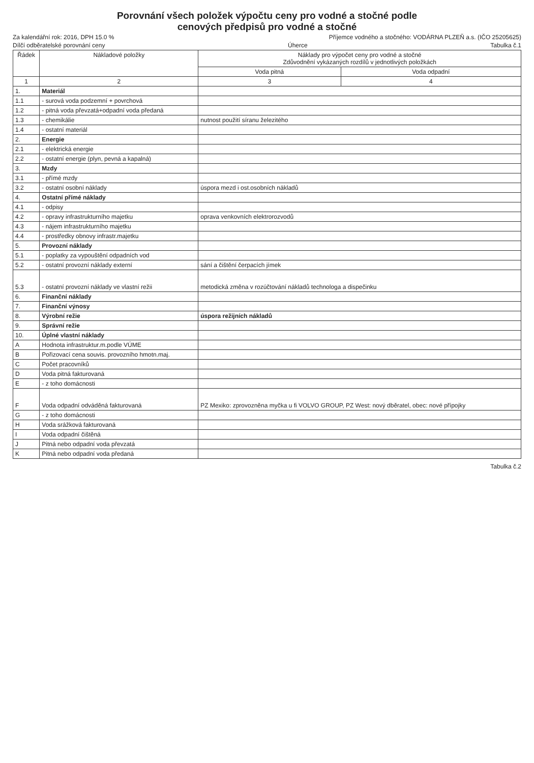Porovnání všech položek výpočtu ceny pro vodné a stočné podle
cenových předpisů pro vodné a stočné
Za kalendářní rok: 2016, DPH 15.0 % Příjemce vodného a stočného: VODÁRNA PLZEŇ a.s. (IČO 25205625)
Dílčí odběratelské porovnání ceny Úherce Tabulka č.1
| Řádek | Nákladové položky | Náklady pro výpočet ceny pro vodné a stočné Zdůvodnění vykázaných rozdílů v jednotlivých položkách | |
| --- | --- | --- | --- |
| | | Voda pitná | Voda odpadní |
| 1 | 2 | 3 | 4 |
| 1. | Materiál | | |
| 1.1 | - surová voda podzemní + povrchová | | |
| 1.2 | - pitná voda převzatá+odpadní voda předaná | | |
| 1.3 | - chemikálie | nutnost použití síranu železitého | |
| 1.4 | - ostatní materiál | | |
| 2. | Energie | | |
| 2.1 | - elektrická energie | | |
| 2.2 | - ostatní energie (plyn, pevná a kapalná) | | |
| 3. | Mzdy | | |
| 3.1 | - přímé mzdy | | |
| 3.2 | - ostatní osobní náklady | úspora mezd i ost.osobních nákladů | |
| 4. | Ostatní přímé náklady | | |
| 4.1 | - odpisy | | |
| 4.2 | - opravy infrastrukturního majetku | oprava venkovních elektrorozvodů | |
| 4.3 | - nájem infrastrukturního majetku | | |
| 4.4 | - prostředky obnovy infrastr.majetku | | |
| 5. | Provozní náklady | | |
| 5.1 | - poplatky za vypouštění odpadních vod | | |
| 5.2 | - ostatní provozní náklady externí | sání a čištění čerpacích jímek | |
| 5.3 | - ostatní provozní náklady ve vlastní režii | metodická změna v rozúčtování nákladů technologa a dispečinku | |
| 6. | Finanční náklady | | |
| 7. | Finanční výnosy | | |
| 8. | Výrobní režie | úspora režijních nákladů | |
| 9. | Správní režie | | |
| 10. | Úplné vlastní náklady | | |
| A | Hodnota infrastruktur.m.podle VÚME | | |
| B | Pořizovací cena souvis. provozního hmotn.maj. | | |
| C | Počet pracovníků | | |
| D | Voda pitná fakturovaná | | |
| E | - z toho domácnosti | | |
| F | Voda odpadní odváděná fakturovaná | PZ Mexiko: zprovozněna myčka u fi VOLVO GROUP, PZ West: nový dběratel, obec: nové přípojky | |
| G | - z toho domácnosti | | |
| H | Voda srážková fakturovaná | | |
| I | Voda odpadní čištěná | | |
| J | Pitná nebo odpadní voda převzatá | | |
| K | Pitná nebo odpadní voda předaná | | |
Tabulka č.2